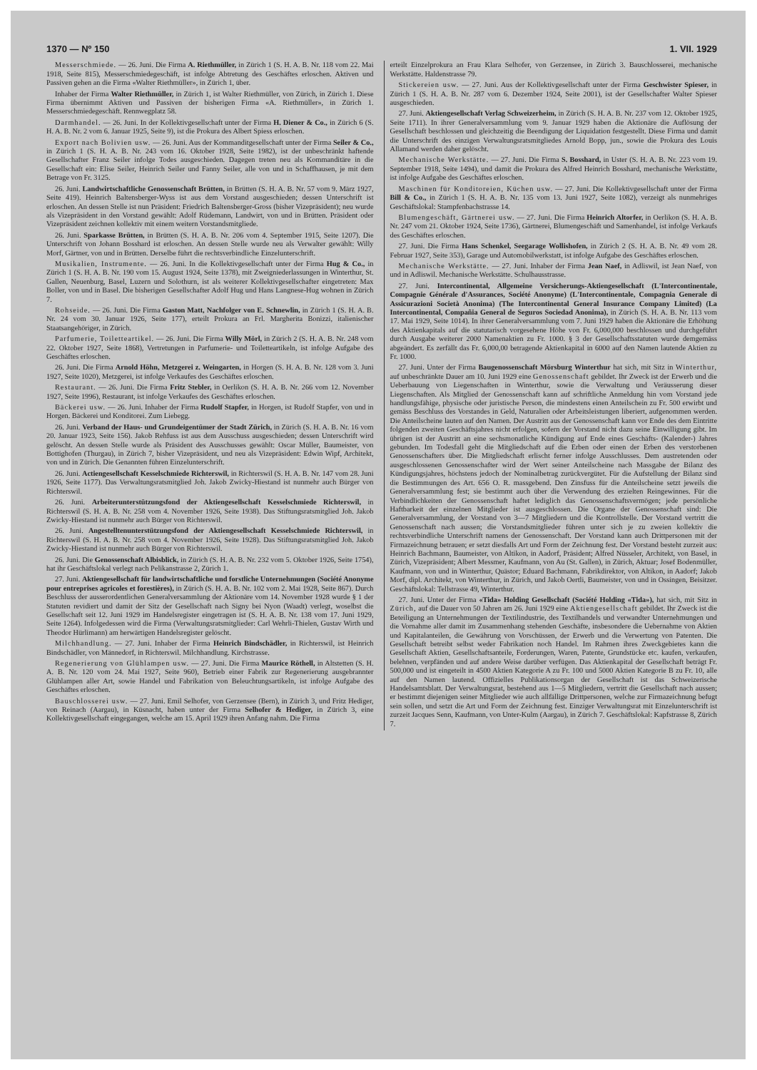1370 — Nº 150 1. VII. 1929
Messerschmiede. — 26. Juni. Die Firma A. Riethmüller, in Zürich 1 (S. H. A. B. Nr. 118 vom 22. Mai 1918, Seite 815), Messerschmiedegeschäft, ist infolge Abtretung des Geschäftes erloschen. Aktiven und Passiven gehen an die Firma «Walter Riethmüller», in Zürich 1, über.
Inhaber der Firma Walter Riethmüller, in Zürich 1, ist Walter Riethmüller, von Zürich, in Zürich 1. Diese Firma übernimmt Aktiven und Passiven der bisherigen Firma «A. Riethmüller», in Zürich 1. Messerschmiedegeschäft. Rennwegplatz 58.
Darmhandel. — 26. Juni. In der Kollektivgesellschaft unter der Firma H. Diener & Co., in Zürich 6 (S. H. A. B. Nr. 2 vom 6. Januar 1925, Seite 9), ist die Prokura des Albert Spiess erloschen.
Export nach Bolivien usw. — 26. Juni. Aus der Kommanditgesellschaft unter der Firma Seiler & Co., in Zürich 1 (S. H. A. B. Nr. 243 vom 16. Oktober 1928, Seite 1982), ist der unbeschränkt haftende Gesellschafter Franz Seiler infolge Todes ausgeschieden. Dagegen treten neu als Kommanditäre in die Gesellschaft ein: Elise Seiler, Heinrich Seiler und Fanny Seiler, alle von und in Schaffhausen, je mit dem Betrage von Fr. 3125.
26. Juni. Landwirtschaftliche Genossenschaft Brütten, in Brütten (S. H. A. B. Nr. 57 vom 9. März 1927, Seite 419). Heinrich Baltensberger-Wyss ist aus dem Vorstand ausgeschieden; dessen Unterschrift ist erloschen. An dessen Stelle ist nun Präsident: Friedrich Baltensberger-Gross (bisher Vizepräsident); neu wurde als Vizepräsident in den Vorstand gewählt: Adolf Rüdemann, Landwirt, von und in Brütten. Präsident oder Vizepräsident zeichnen kollektiv mit einem weitern Vorstandsmitgliede.
26. Juni. Sparkasse Brütten, in Brütten (S. H. A. B. Nr. 206 vom 4. September 1915, Seite 1207). Die Unterschrift von Johann Bosshard ist erloschen. An dessen Stelle wurde neu als Verwalter gewählt: Willy Morf, Gärtner, von und in Brütten. Derselbe führt die rechtsverbindliche Einzelunterschrift.
Musikalien, Instrumente. — 26. Juni. In die Kollektivgesellschaft unter der Firma Hug & Co., in Zürich 1 (S. H. A. B. Nr. 190 vom 15. August 1924, Seite 1378), mit Zweigniederlassungen in Winterthur, St. Gallen, Neuenburg, Basel, Luzern und Solothurn, ist als weiterer Kollektivgesellschafter eingetreten: Max Boller, von und in Basel. Die bisherigen Gesellschafter Adolf Hug und Hans Langnese-Hug wohnen in Zürich 7.
Rohseide. — 26. Juni. Die Firma Gaston Matt, Nachfolger von E. Schnewlin, in Zürich 1 (S. H. A. B. Nr. 24 vom 30. Januar 1926, Seite 177), erteilt Prokura an Frl. Margherita Bonizzi, italienischer Staatsangehöriger, in Zürich.
Parfumerie, Toiletteartikel. — 26. Juni. Die Firma Willy Mörl, in Zürich 2 (S. H. A. B. Nr. 248 vom 22. Oktober 1927, Seite 1868), Vertretungen in Parfumerie- und Toiletteartikeln, ist infolge Aufgabe des Geschäftes erloschen.
26. Juni. Die Firma Arnold Höhn, Metzgerei z. Weingarten, in Horgen (S. H. A. B. Nr. 128 vom 3. Juni 1927, Seite 1020), Metzgerei, ist infolge Verkaufes des Geschäftes erloschen.
Restaurant. — 26. Juni. Die Firma Fritz Stebler, in Oerlikon (S. H. A. B. Nr. 266 vom 12. November 1927, Seite 1996), Restaurant, ist infolge Verkaufes des Geschäftes erloschen.
Bäckerei usw. — 26. Juni. Inhaber der Firma Rudolf Stapfer, in Horgen, ist Rudolf Stapfer, von und in Horgen. Bäckerei und Konditorei. Zum Liebegg.
26. Juni. Verband der Haus- und Grundeigentümer der Stadt Zürich, in Zürich (S. H. A. B. Nr. 16 vom 20. Januar 1923, Seite 156). Jakob Rehfuss ist aus dem Ausschuss ausgeschieden; dessen Unterschrift wird gelöscht. An dessen Stelle wurde als Präsident des Ausschusses gewählt: Oscar Müller, Baumeister, von Bottighofen (Thurgau), in Zürich 7, bisher Vizepräsident, und neu als Vizepräsident: Edwin Wipf, Architekt, von und in Zürich. Die Genannten führen Einzelunterschrift.
26. Juni. Actiengesellschaft Kesselschmiede Richterswil, in Richterswil (S. H. A. B. Nr. 147 vom 28. Juni 1926, Seite 1177). Das Verwaltungsratsmitglied Joh. Jakob Zwicky-Hiestand ist nunmehr auch Bürger von Richterswil.
26. Juni. Arbeiterunterstützungsfond der Aktiengesellschaft Kesselschmiede Richterswil, in Richterswil (S. H. A. B. Nr. 258 vom 4. November 1926, Seite 1938). Das Stiftungsratsmitglied Joh. Jakob Zwicky-Hiestand ist nunmehr auch Bürger von Richterswil.
26. Juni. Angestelltenunterstützungsfond der Aktiengesellschaft Kesselschmiede Richterswil, in Richterswil (S. H. A. B. Nr. 258 vom 4. November 1926, Seite 1928). Das Stiftungsratsmitglied Joh. Jakob Zwicky-Hiestand ist nunmehr auch Bürger von Richterswil.
26. Juni. Die Genossenschaft Albisblick, in Zürich (S. H. A. B. Nr. 232 vom 5. Oktober 1926, Seite 1754), hat ihr Geschäftslokal verlegt nach Pelikanstrasse 2, Zürich 1.
27. Juni. Aktiengesellschaft für landwirtschaftliche und forstliche Unternehmungen (Société Anonyme pour entreprises agricoles et forestières), in Zürich (S. H. A. B. Nr. 102 vom 2. Mai 1928, Seite 867). Durch Beschluss der ausserordentlichen Generalversammlung der Aktionäre vom 14. November 1928 wurde § 1 der Statuten revidiert und damit der Sitz der Gesellschaft nach Signy bei Nyon (Waadt) verlegt, woselbst die Gesellschaft seit 12. Juni 1929 im Handelsregister eingetragen ist (S. H. A. B. Nr. 138 vom 17. Juni 1929, Seite 1264). Infolgedessen wird die Firma (Verwaltungsratsmitglieder: Carl Wehrli-Thielen, Gustav Wirth und Theodor Hürlimann) am herwärtigen Handelsregister gelöscht.
Milchhandlung. — 27. Juni. Inhaber der Firma Heinrich Bindschädler, in Richterswil, ist Heinrich Bindschädler, von Männedorf, in Richterswil. Milchhandlung. Kirchstrasse.
Regenerierung von Glühlampen usw. — 27. Juni. Die Firma Maurice Röthell, in Altstetten (S. H. A. B. Nr. 120 vom 24. Mai 1927, Seite 960), Betrieb einer Fabrik zur Regenerierung ausgebrannter Glühlampen aller Art, sowie Handel und Fabrikation von Beleuchtungsartikeln, ist infolge Aufgabe des Geschäftes erloschen.
Bauschlosserei usw. — 27. Juni. Emil Selhofer, von Gerzensee (Bern), in Zürich 3, und Fritz Hediger, von Reinach (Aargau), in Küsnacht, haben unter der Firma Selhofer & Hediger, in Zürich 3, eine Kollektivgesellschaft eingegangen, welche am 15. April 1929 ihren Anfang nahm. Die Firma
erteilt Einzelprokura an Frau Klara Selhofer, von Gerzensee, in Zürich 3. Bauschlosserei, mechanische Werkstätte. Haldenstrasse 79.
Stickereien usw. — 27. Juni. Aus der Kollektivgesellschaft unter der Firma Geschwister Spieser, in Zürich 1 (S. H. A. B. Nr. 287 vom 6. Dezember 1924, Seite 2001), ist der Gesellschafter Walter Spieser ausgeschieden.
27. Juni. Aktiengesellschaft Verlag Schweizerheim, in Zürich (S. H. A. B. Nr. 237 vom 12. Oktober 1925, Seite 1711). In ihrer Generalversammlung vom 9. Januar 1929 haben die Aktionäre die Auflösung der Gesellschaft beschlossen und gleichzeitig die Beendigung der Liquidation festgestellt. Diese Firma und damit die Unterschrift des einzigen Verwaltungsratsmitgliedes Arnold Bopp, jun., sowie die Prokura des Louis Allamand werden daher gelöscht.
Mechanische Werkstätte. — 27. Juni. Die Firma S. Bosshard, in Uster (S. H. A. B. Nr. 223 vom 19. September 1918, Seite 1494), und damit die Prokura des Alfred Heinrich Bosshard, mechanische Werkstätte, ist infolge Aufgabe des Geschäftes erloschen.
Maschinen für Konditoreien, Küchen usw. — 27. Juni. Die Kollektivgesellschaft unter der Firma Bill & Co., in Zürich 1 (S. H. A. B. Nr. 135 vom 13. Juni 1927, Seite 1082), verzeigt als nunmehriges Geschäftslokal: Stampfenbachstrasse 14.
Blumengeschäft, Gärtnerei usw. — 27. Juni. Die Firma Heinrich Altorfer, in Oerlikon (S. H. A. B. Nr. 247 vom 21. Oktober 1924, Seite 1736), Gärtnerei, Blumengeschäft und Samenhandel, ist infolge Verkaufs des Geschäftes erloschen.
27. Juni. Die Firma Hans Schenkel, Seegarage Wollishofen, in Zürich 2 (S. H. A. B. Nr. 49 vom 28. Februar 1927, Seite 353), Garage und Automobilwerkstatt, ist infolge Aufgabe des Geschäftes erloschen.
Mechanische Werkstätte. — 27. Juni. Inhaber der Firma Jean Naef, in Adliswil, ist Jean Naef, von und in Adliswil. Mechanische Werkstätte. Schulhausstrasse.
27. Juni. Intercontinental, Allgemeine Versicherungs-Aktiengesellschaft (L'Intercontinentale, Compagnie Générale d'Assurances, Société Anonyme) (L'Intercontinentale, Compagnia Generale di Assicurazioni Società Anonima) (The Intercontinental General Insurance Company Limited) (La Intercontinental, Compañia General de Seguros Sociedad Anonima), in Zürich (S. H. A. B. Nr. 113 vom 17. Mai 1929, Seite 1014). In ihrer Generalversammlung vom 7. Juni 1929 haben die Aktionäre die Erhöhung des Aktienkapitals auf die statutarisch vorgesehene Höhe von Fr. 6,000,000 beschlossen und durchgeführt durch Ausgabe weiterer 2000 Namenaktien zu Fr. 1000. § 3 der Gesellschaftsstatuten wurde demgemäss abgeändert. Es zerfällt das Fr. 6,000,00 betragende Aktienkapital in 6000 auf den Namen lautende Aktien zu Fr. 1000.
27. Juni. Unter der Firma Baugenossenschaft Mörsburg Winterthur hat sich, mit Sitz in Winterthur, auf unbeschränkte Dauer am 10. Juni 1929 eine Genossenschaft gebildet. Ihr Zweck ist der Erwerb und die Ueberbauung von Liegenschaften in Winterthur, sowie die Verwaltung und Veräusserung dieser Liegenschaften. Als Mitglied der Genossenschaft kann auf schriftliche Anmeldung hin vom Vorstand jede handlungsfähige, physische oder juristische Person, die mindestens einen Anteilschein zu Fr. 500 erwirbt und gemäss Beschluss des Vorstandes in Geld, Naturalien oder Arbeitsleistungen liberiert, aufgenommen werden. Die Anteilscheine lauten auf den Namen. Der Austritt aus der Genossenschaft kann vor Ende des dem Eintritte folgenden zweiten Geschäftsjahres nicht erfolgen, sofern der Vorstand nicht dazu seine Einwilligung gibt. Im übrigen ist der Austritt an eine sechsmonatliche Kündigung auf Ende eines Geschäfts- (Kalender-) Jahres gebunden. Im Todesfall geht die Mitgliedschaft auf die Erben oder einen der Erben des verstorbenen Genossenschafters über. Die Mitgliedschaft erlischt ferner infolge Ausschlusses. Dem austretenden oder ausgeschlossenen Genossenschafter wird der Wert seiner Anteilscheine nach Massgabe der Bilanz des Kündigungsjahres, höchstens jedoch der Nominalbetrag zurückvergütet. Für die Aufstellung der Bilanz sind die Bestimmungen des Art. 656 O. R. massgebend. Den Zinsfuss für die Anteilscheine setzt jeweils die Generalversammlung fest; sie bestimmt auch über die Verwendung des erzielten Reingewinnes. Für die Verbindlichkeiten der Genossenschaft haftet lediglich das Genossenschaftsvermögen; jede persönliche Haftbarkeit der einzelnen Mitglieder ist ausgeschlossen. Die Organe der Genossenschaft sind: Die Generalversammlung, der Vorstand von 3—7 Mitgliedern und die Kontrollstelle. Der Vorstand vertritt die Genossenschaft nach aussen; die Vorstandsmitglieder führen unter sich je zu zweien kollektiv die rechtsverbindliche Unterschrift namens der Genossenschaft. Der Vorstand kann auch Drittpersonen mit der Firmazeichnung betrauen; er setzt diesfalls Art und Form der Zeichnung fest. Der Vorstand besteht zurzeit aus: Heinrich Bachmann, Baumeister, von Altikon, in Aadorf, Präsident; Alfred Nüsseler, Architekt, von Basel, in Zürich, Vizepräsident; Albert Messmer, Kaufmann, von Au (St. Gallen), in Zürich, Aktuar; Josef Bodenmüller, Kaufmann, von und in Winterthur, Quästor; Eduard Bachmann, Fabrikdirektor, von Altikon, in Aadorf; Jakob Morf, dipl. Architekt, von Winterthur, in Zürich, und Jakob Oertli, Baumeister, von und in Ossingen, Beisitzer. Geschäftslokal: Tellstrasse 49, Winterthur.
27. Juni. Unter der Firma «Tida» Holding Gesellschaft (Société Holding «Tida»), hat sich, mit Sitz in Zürich, auf die Dauer von 50 Jahren am 26. Juni 1929 eine Aktiengesellschaft gebildet. Ihr Zweck ist die Beteiligung an Unternehmungen der Textilindustrie, des Textilhandels und verwandter Unternehmungen und die Vornahme aller damit im Zusammenhang stehenden Geschäfte, insbesondere die Uebernahme von Aktien und Kapitalanteilen, die Gewährung von Vorschüssen, der Erwerb und die Verwertung von Patenten. Die Gesellschaft betreibt selbst weder Fabrikation noch Handel. Im Rahmen ihres Zweckgebietes kann die Gesellschaft Aktien, Gesellschaftsanteile, Forderungen, Waren, Patente, Grundstücke etc. kaufen, verkaufen, belehnen, verpfänden und auf andere Weise darüber verfügen. Das Aktienkapital der Gesellschaft beträgt Fr. 500,000 und ist eingeteilt in 4500 Aktien Kategorie A zu Fr. 100 und 5000 Aktien Kategorie B zu Fr. 10, alle auf den Namen lautend. Offizielles Publikationsorgan der Gesellschaft ist das Schweizerische Handelsamtsblatt. Der Verwaltungsrat, bestehend aus 1—5 Mitgliedern, vertritt die Gesellschaft nach aussen; er bestimmt diejenigen seiner Mitglieder wie auch allfällige Drittpersonen, welche zur Firmazeichnung befugt sein sollen, und setzt die Art und Form der Zeichnung fest. Einziger Verwaltungsrat mit Einzelunterschrift ist zurzeit Jacques Senn, Kaufmann, von Unter-Kulm (Aargau), in Zürich 7. Geschäftslokal: Kapfstrasse 8, Zürich 7.